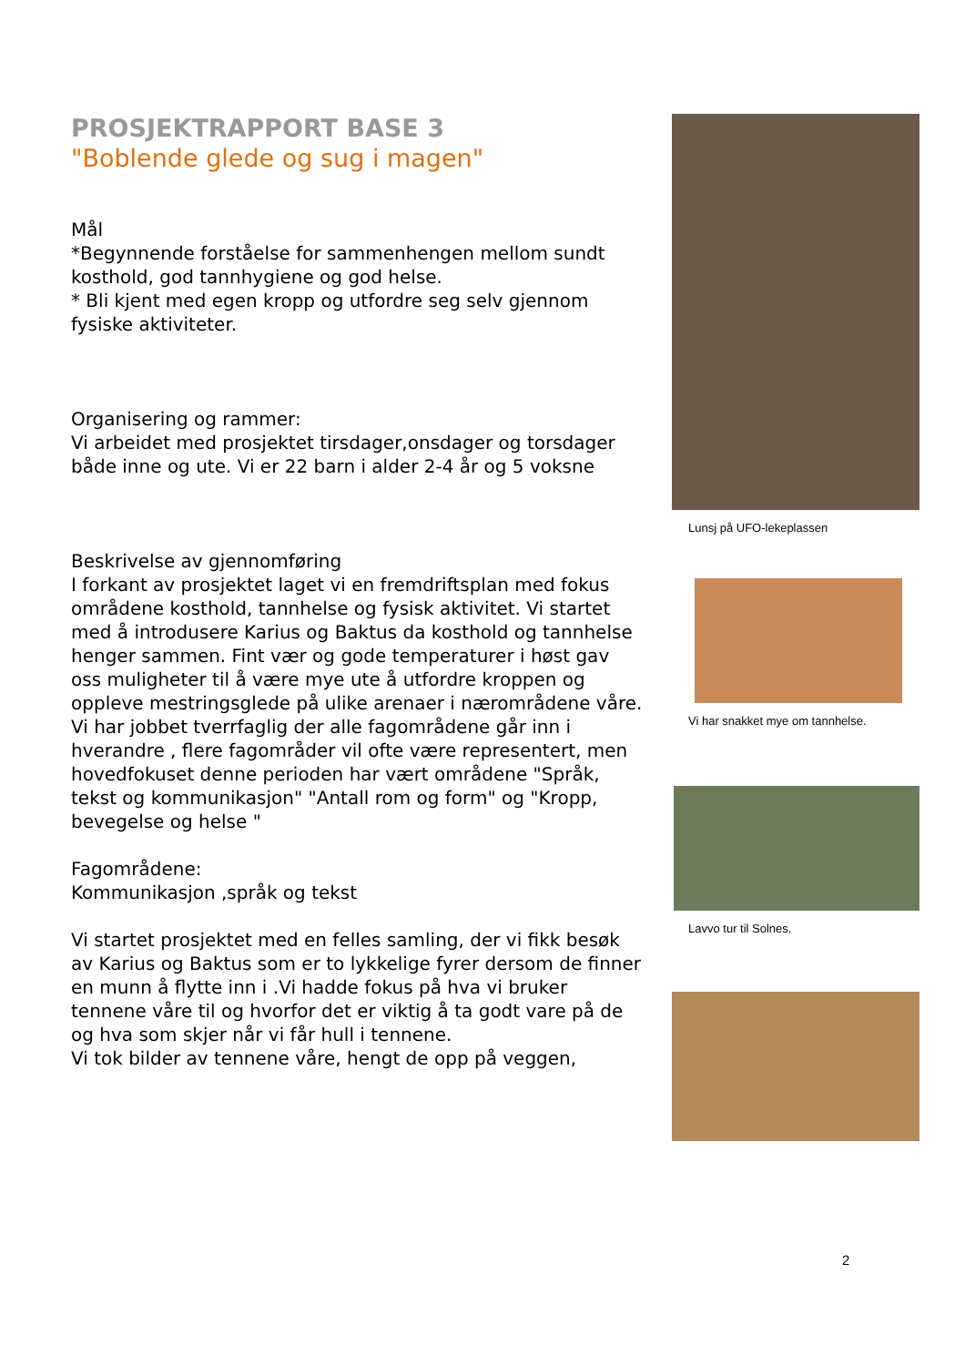PROSJEKTRAPPORT BASE 3
"Boblende glede og sug i magen"
Mål
*Begynnende forståelse for sammenhengen mellom sundt kosthold, god tannhygiene og god helse.
* Bli kjent med egen kropp og utfordre seg selv gjennom fysiske aktiviteter.
Organisering og rammer:
Vi arbeidet med prosjektet tirsdager,onsdager og torsdager både inne og ute. Vi er 22 barn i alder 2-4 år og 5 voksne
Beskrivelse av gjennomføring
I forkant av prosjektet laget vi en fremdriftsplan med fokus områdene kosthold, tannhelse og fysisk aktivitet. Vi startet med å introdusere Karius og Baktus da kosthold og tannhelse henger sammen. Fint vær og gode temperaturer i høst gav oss muligheter til å være mye ute å utfordre kroppen og oppleve mestringsglede på ulike arenaer i nærområdene våre. Vi har jobbet tverrfaglig der alle fagområdene går inn i hverandre , flere fagområder vil ofte være representert, men hovedfokuset denne perioden har vært områdene "Språk, tekst og kommunikasjon" "Antall rom og form" og "Kropp, bevegelse og helse "
Fagområdene:
Kommunikasjon ,språk og tekst
Vi startet prosjektet med en felles samling, der vi fikk besøk av Karius og Baktus som er to lykkelige fyrer dersom de finner en munn å flytte inn i .Vi hadde fokus på hva vi bruker tennene våre til og hvorfor det er viktig å ta godt vare på de og hva som skjer når vi får hull i tennene.
Vi tok bilder av tennene våre, hengt de opp på veggen,
Lunsj på UFO-lekeplassen
Vi har snakket mye om tannhelse.
Lavvo tur til Solnes.
2